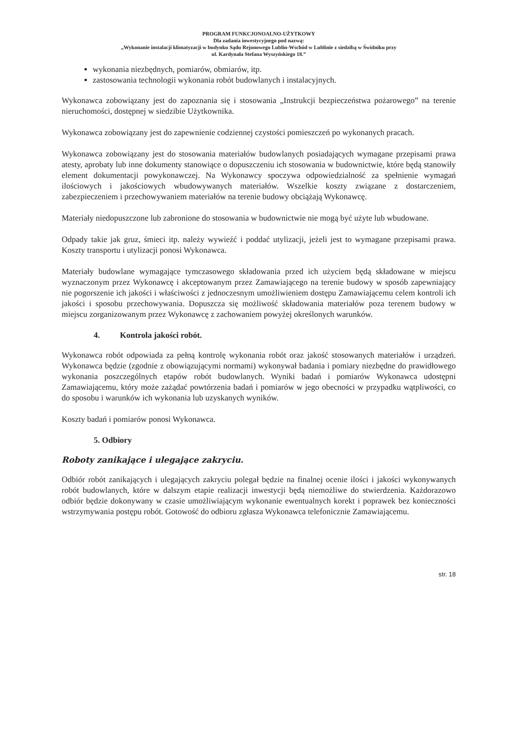PROGRAM FUNKCJONOALNO-UŻYTKOWY
Dla zadania inwestycyjnego pod nazwą:
„Wykonanie instalacji klimatyzacji w budynku Sądu Rejonowego Lublin-Wschód w Lublinie z siedzibą w Świdniku przy
ul. Kardynała Stefana Wyszyńskiego 18.”
wykonania niezbędnych, pomiarów, obmiarów, itp.
zastosowania technologii wykonania robót budowlanych i instalacyjnych.
Wykonawca zobowiązany jest do zapoznania się i stosowania „Instrukcji bezpieczeństwa pożarowego” na terenie nieruchomości, dostępnej w siedzibie Użytkownika.
Wykonawca zobowiązany jest do zapewnienie codziennej czystości pomieszczeń po wykonanych pracach.
Wykonawca zobowiązany jest do stosowania materiałów budowlanych posiadających wymagane przepisami prawa atesty, aprobaty lub inne dokumenty stanowiące o dopuszczeniu ich stosowania w budownictwie, które będą stanowiły element dokumentacji powykonawczej. Na Wykonawcy spoczywa odpowiedzialność za spełnienie wymagań ilościowych i jakościowych wbudowywanych materiałów. Wszelkie koszty związane z dostarczeniem, zabezpieczeniem i przechowywaniem materiałów na terenie budowy obciążają Wykonawcę.
Materiały niedopuszczone lub zabronione do stosowania w budownictwie nie mogą być użyte lub wbudowane.
Odpady takie jak gruz, śmieci itp. należy wywieźć i poddać utylizacji, jeżeli jest to wymagane przepisami prawa. Koszty transportu i utylizacji ponosi Wykonawca.
Materiały budowlane wymagające tymczasowego składowania przed ich użyciem będą składowane w miejscu wyznaczonym przez Wykonawcę i akceptowanym przez Zamawiającego na terenie budowy w sposób zapewniający nie pogorszenie ich jakości i właściwości z jednoczesnym umożliwieniem dostępu Zamawiającemu celem kontroli ich jakości i sposobu przechowywania. Dopuszcza się możliwość składowania materiałów poza terenem budowy w miejscu zorganizowanym przez Wykonawcę z zachowaniem powyżej określonych warunków.
4. Kontrola jakości robót.
Wykonawca robót odpowiada za pełną kontrolę wykonania robót oraz jakość stosowanych materiałów i urządzeń. Wykonawca będzie (zgodnie z obowiązującymi normami) wykonywał badania i pomiary niezbędne do prawidłowego wykonania poszczególnych etapów robót budowlanych. Wyniki badań i pomiarów Wykonawca udostępni Zamawiającemu, który może zażądać powtórzenia badań i pomiarów w jego obecności w przypadku wątpliwości, co do sposobu i warunków ich wykonania lub uzyskanych wyników.
Koszty badań i pomiarów ponosi Wykonawca.
5. Odbiory
Roboty zanikające i ulegające zakryciu.
Odbiór robót zanikających i ulegających zakryciu polegał będzie na finalnej ocenie ilości i jakości wykonywanych robót budowlanych, które w dalszym etapie realizacji inwestycji będą niemożliwe do stwierdzenia. Każdorazowo odbiór będzie dokonywany w czasie umożliwiającym wykonanie ewentualnych korekt i poprawek bez konieczności wstrzymywania postępu robót. Gotowość do odbioru zgłasza Wykonawca telefonicznie Zamawiającemu.
str. 18